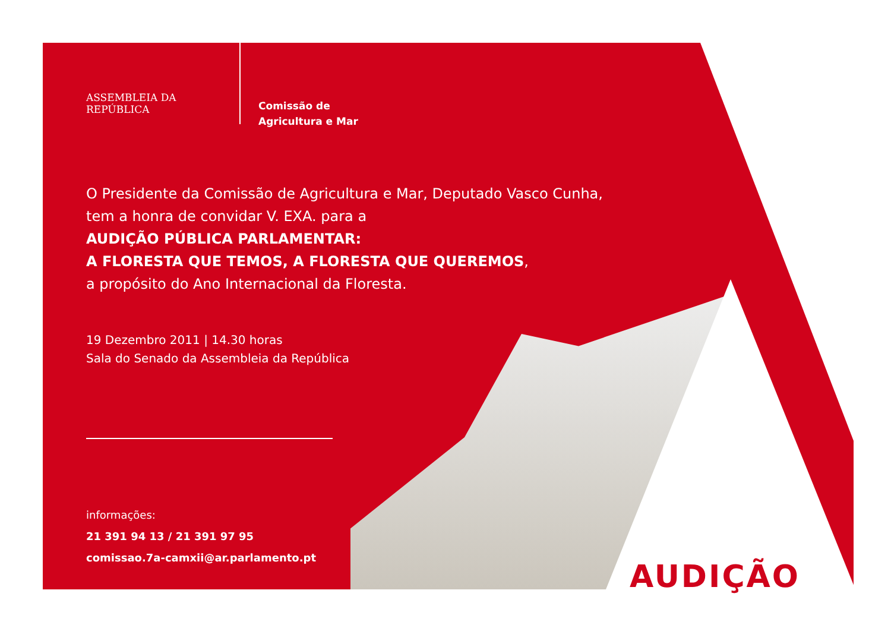ASSEMBLEIA DA REPÚBLICA
Comissão de
Agricultura e Mar
O Presidente da Comissão de Agricultura e Mar, Deputado Vasco Cunha,
tem a honra de convidar V. EXA. para a
AUDIÇÃO PÚBLICA PARLAMENTAR:
A FLORESTA QUE TEMOS, A FLORESTA QUE QUEREMOS,
a propósito do Ano Internacional da Floresta.
19 Dezembro 2011 | 14.30 horas
Sala do Senado da Assembleia da República
informações:
21 391 94 13 / 21 391 97 95
comissao.7a-camxii@ar.parlamento.pt
AUDIÇÃO